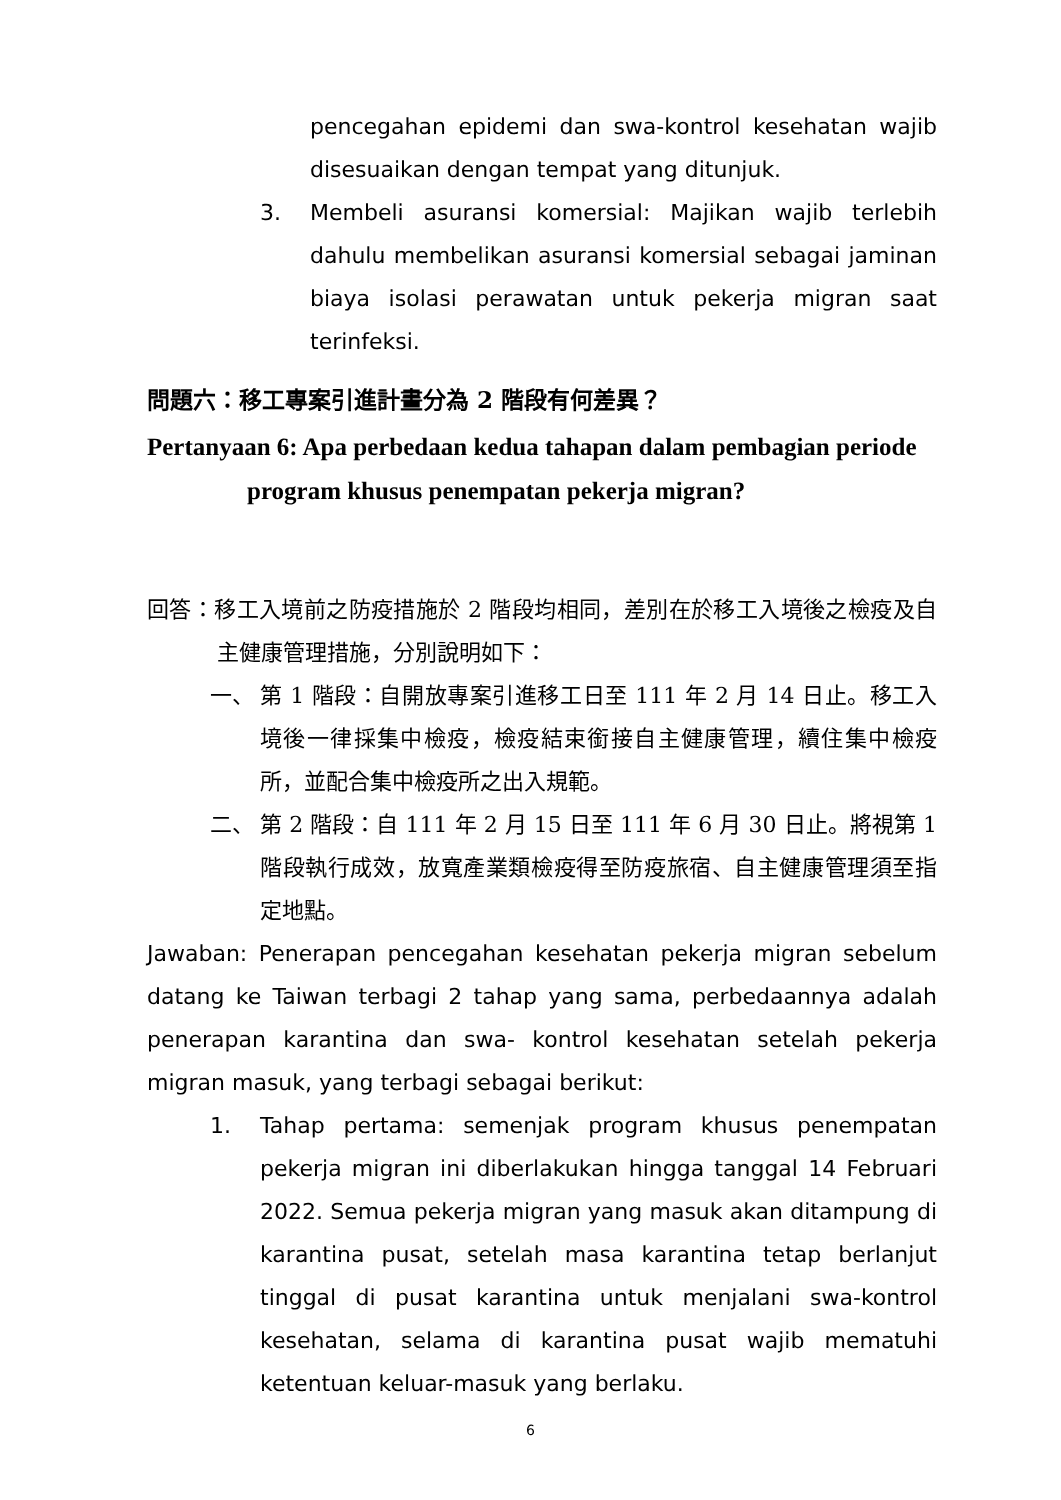pencegahan epidemi dan swa-kontrol kesehatan wajib disesuaikan dengan tempat yang ditunjuk.
3. Membeli asuransi komersial: Majikan wajib terlebih dahulu membelikan asuransi komersial sebagai jaminan biaya isolasi perawatan untuk pekerja migran saat terinfeksi.
問題六：移工專案引進計畫分為 2 階段有何差異？
Pertanyaan 6: Apa perbedaan kedua tahapan dalam pembagian periode
program khusus penempatan pekerja migran?
回答：移工入境前之防疫措施於 2 階段均相同，差別在於移工入境後之檢疫及自主健康管理措施，分別說明如下：
一、 第 1 階段：自開放專案引進移工日至 111 年 2 月 14 日止。移工入境後一律採集中檢疫，檢疫結束銜接自主健康管理，續住集中檢疫所，並配合集中檢疫所之出入規範。
二、 第 2 階段：自 111 年 2 月 15 日至 111 年 6 月 30 日止。將視第 1 階段執行成效，放寬產業類檢疫得至防疫旅宿、自主健康管理須至指定地點。
Jawaban: Penerapan pencegahan kesehatan pekerja migran sebelum datang ke Taiwan terbagi 2 tahap yang sama, perbedaannya adalah penerapan karantina dan swa- kontrol kesehatan setelah pekerja migran masuk, yang terbagi sebagai berikut:
1. Tahap pertama: semenjak program khusus penempatan pekerja migran ini diberlakukan hingga tanggal 14 Februari 2022. Semua pekerja migran yang masuk akan ditampung di karantina pusat, setelah masa karantina tetap berlanjut tinggal di pusat karantina untuk menjalani swa-kontrol kesehatan, selama di karantina pusat wajib mematuhi ketentuan keluar-masuk yang berlaku.
6